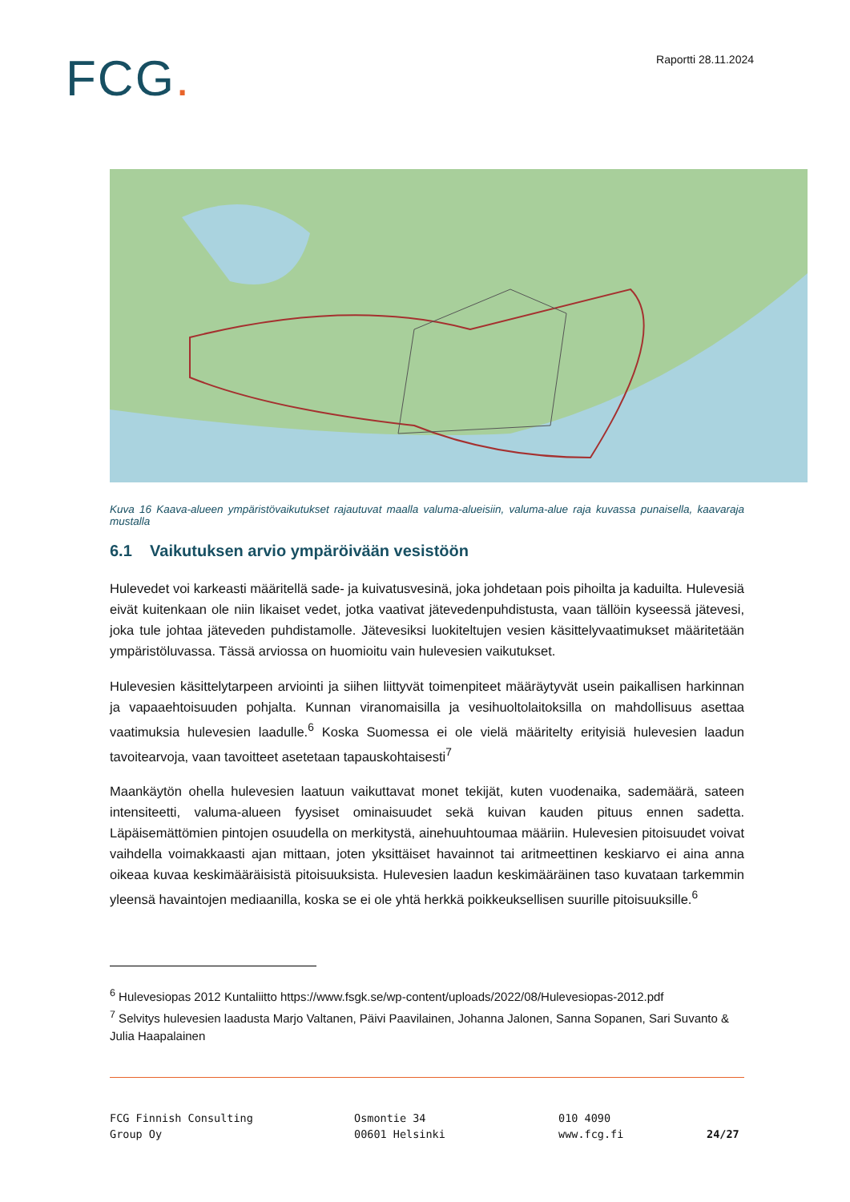FCG.
Raportti 28.11.2024
Kuva 16 Kaava-alueen ympäristövaikutukset rajautuvat maalla valuma-alueisiin, valuma-alue raja kuvassa punaisella, kaavaraja mustalla
6.1 Vaikutuksen arvio ympäröivään vesistöön
Hulevedet voi karkeasti määritellä sade- ja kuivatusvesinä, joka johdetaan pois pihoilta ja kaduilta. Hulevesiä eivät kuitenkaan ole niin likaiset vedet, jotka vaativat jätevedenpuhdistusta, vaan tällöin kyseessä jätevesi, joka tule johtaa jäteveden puhdistamolle. Jätevesiksi luokiteltujen vesien käsittelyvaatimukset määritetään ympäristöluvassa. Tässä arviossa on huomioitu vain hulevesien vaikutukset.
Hulevesien käsittelytarpeen arviointi ja siihen liittyvät toimenpiteet määräytyvät usein paikallisen harkinnan ja vapaaehtoisuuden pohjalta. Kunnan viranomaisilla ja vesihuoltolaitoksilla on mahdollisuus asettaa vaatimuksia hulevesien laadulle.<sup>6</sup> Koska Suomessa ei ole vielä määritelty erityisiä hulevesien laadun tavoitearvoja, vaan tavoitteet asetetaan tapauskohtaisesti<sup>7</sup>
Maankäytön ohella hulevesien laatuun vaikuttavat monet tekijät, kuten vuodenaika, sademäärä, sateen intensiteetti, valuma-alueen fyysiset ominaisuudet sekä kuivan kauden pituus ennen sadetta. Läpäisemättömien pintojen osuudella on merkitystä, ainehuuhtoumaa määriin. Hulevesien pitoisuudet voivat vaihdella voimakkaasti ajan mittaan, joten yksittäiset havainnot tai aritmeettinen keskiarvo ei aina anna oikeaa kuvaa keskimääräisistä pitoisuuksista. Hulevesien laadun keskimääräinen taso kuvataan tarkemmin yleensä havaintojen mediaanilla, koska se ei ole yhtä herkkä poikkeuksellisen suurille pitoisuuksille.<sup>6</sup>
<sup>6</sup> Hulevesiopas 2012 Kuntaliitto https://www.fsgk.se/wp-content/uploads/2022/08/Hulevesiopas-2012.pdf
<sup>7</sup> Selvitys hulevesien laadusta Marjo Valtanen, Päivi Paavilainen, Johanna Jalonen, Sanna Sopanen, Sari Suvanto & Julia Haapalainen
FCG Finnish Consulting
Group Oy
Osmontie 34
00601 Helsinki
010 4090
www.fcg.fi
24/27